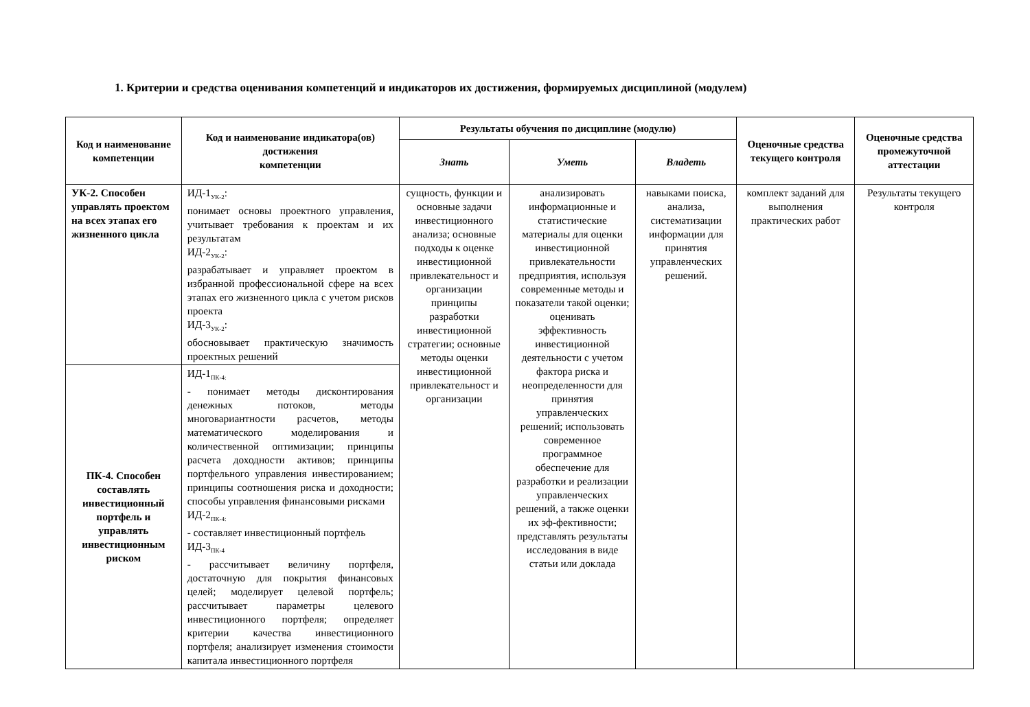1. Критерии и средства оценивания компетенций и индикаторов их достижения, формируемых дисциплиной (модулем)
| Код и наименование компетенции | Код и наименование индикатора(ов) достижения компетенции | Результаты обучения по дисциплине (модулю) | | | Оценочные средства текущего контроля | Оценочные средства промежуточной аттестации |
| --- | --- | --- | --- | --- | --- | --- |
| | | Знать | Уметь | Владеть | | |
| УК-2. Способен управлять проектом на всех этапах его жизненного цикла | ИД-1<sub>УК-2</sub>: понимает основы проектного управления, учитывает требования к проектам и их результатам ИД-2<sub>УК-2</sub>: разрабатывает и управляет проектом в избранной профессиональной сфере на всех этапах его жизненного цикла с учетом рисков проекта ИД-3<sub>УК-2</sub>: обосновывает практическую значимость проектных решений | сущность, функции и основные задачи инвестиционного анализа; основные подходы к оценке инвестиционной привлекательност и организации принципы разработки инвестиционной стратегии; основные методы оценки инвестиционной привлекательност и организации | анализировать информационные и статистические материалы для оценки инвестиционной привлекательности предприятия, используя современные методы и показатели такой оценки; оценивать эффективность инвестиционной деятельности с учетом фактора риска и неопределенности для принятия управленческих решений; использовать современное программное обеспечение для разработки и реализации управленческих решений, а также оценки их эф-фективности; представлять результаты исследования в виде статьи или доклада | навыками поиска, анализа, систематизации информации для принятия управленческих решений. | комплект заданий для выполнения практических работ | Результаты текущего контроля |
| ПК-4. Способен составлять инвестиционный портфель и управлять инвестиционным риском | ИД-1<sub>ПК-4:</sub> - понимает методы дисконтирования денежных потоков, методы многовариантности расчетов, методы математического моделирования и количественной оптимизации; принципы расчета доходности активов; принципы портфельного управления инвестированием; принципы соотношения риска и доходности; способы управления финансовыми рисками ИД-2<sub>ПК-4:</sub> - составляет инвестиционный портфель ИД-3<sub>ПК-4</sub> - рассчитывает величину портфеля, достаточную для покрытия финансовых целей; моделирует целевой портфель; рассчитывает параметры целевого инвестиционного портфеля; определяет критерии качества инвестиционного портфеля; анализирует изменения стоимости капитала инвестиционного портфеля | | | | | |